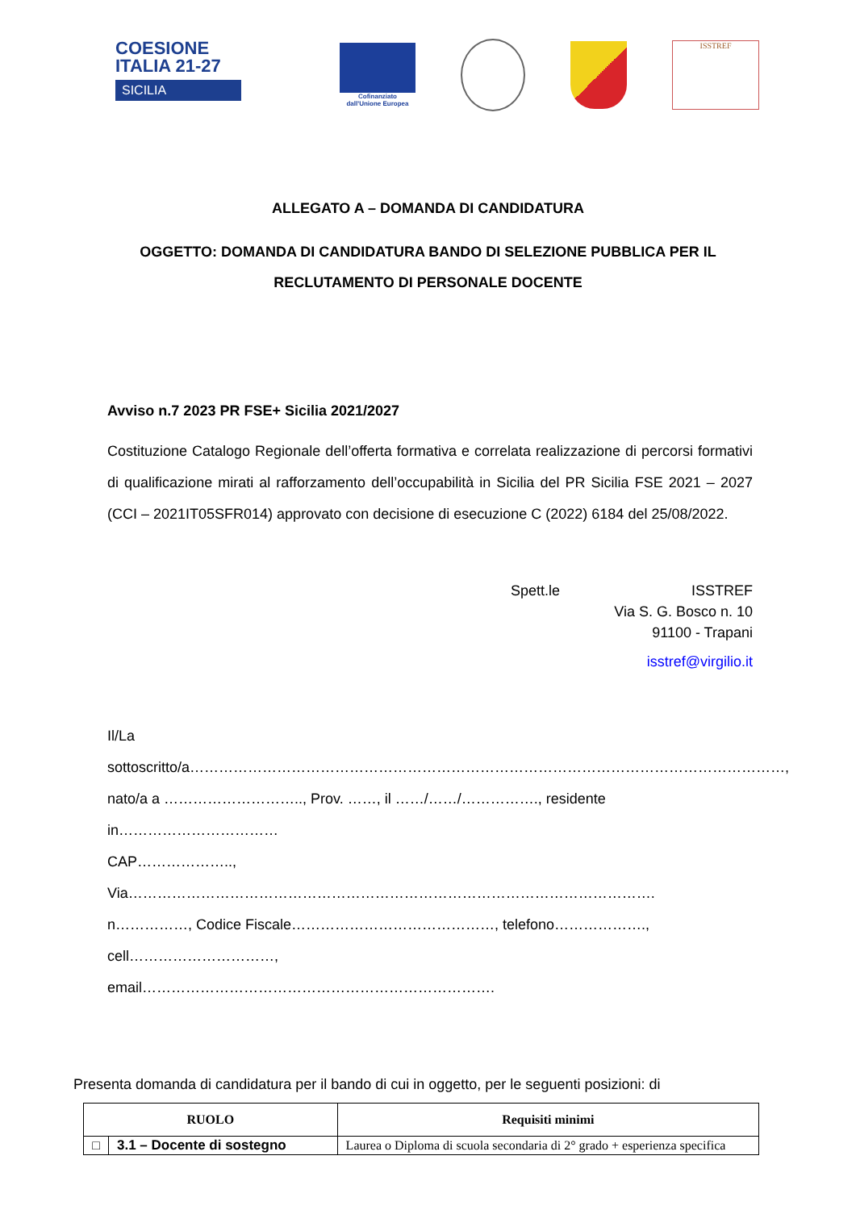COESIONE
ITALIA 21-27
SICILIA
Cofinanziato
dall'Unione Europea
ISSTREF
ALLEGATO A – DOMANDA DI CANDIDATURA
OGGETTO: DOMANDA DI CANDIDATURA BANDO DI SELEZIONE PUBBLICA PER IL
RECLUTAMENTO DI PERSONALE DOCENTE
Avviso n.7 2023 PR FSE+ Sicilia 2021/2027
Costituzione Catalogo Regionale dell’offerta formativa e correlata realizzazione di percorsi formativi di qualificazione mirati al rafforzamento dell’occupabilità in Sicilia del PR Sicilia FSE 2021 – 2027 (CCI – 2021IT05SFR014) approvato con decisione di esecuzione C (2022) 6184 del 25/08/2022.
Spett.le ISSTREF
Via S. G. Bosco n. 10
91100 - Trapani
isstref@virgilio.it
Il/La
sottoscritto/a……………………………………………………………………………………………………………,
nato/a a ……………………….., Prov. ……, il ……/……/……………., residente in……………………………
CAP……………….., Via……………………………………………………………………………………………….
n……………, Codice Fiscale……………………………………, telefono………………., cell…………………………,
email……………………………………………………………….
Presenta domanda di candidatura per il bando di cui in oggetto, per le seguenti posizioni: di
| RUOLO | | Requisiti minimi |
| --- | --- | --- |
| □ | 3.1 – Docente di sostegno | Laurea o Diploma di scuola secondaria di 2° grado + esperienza specifica |